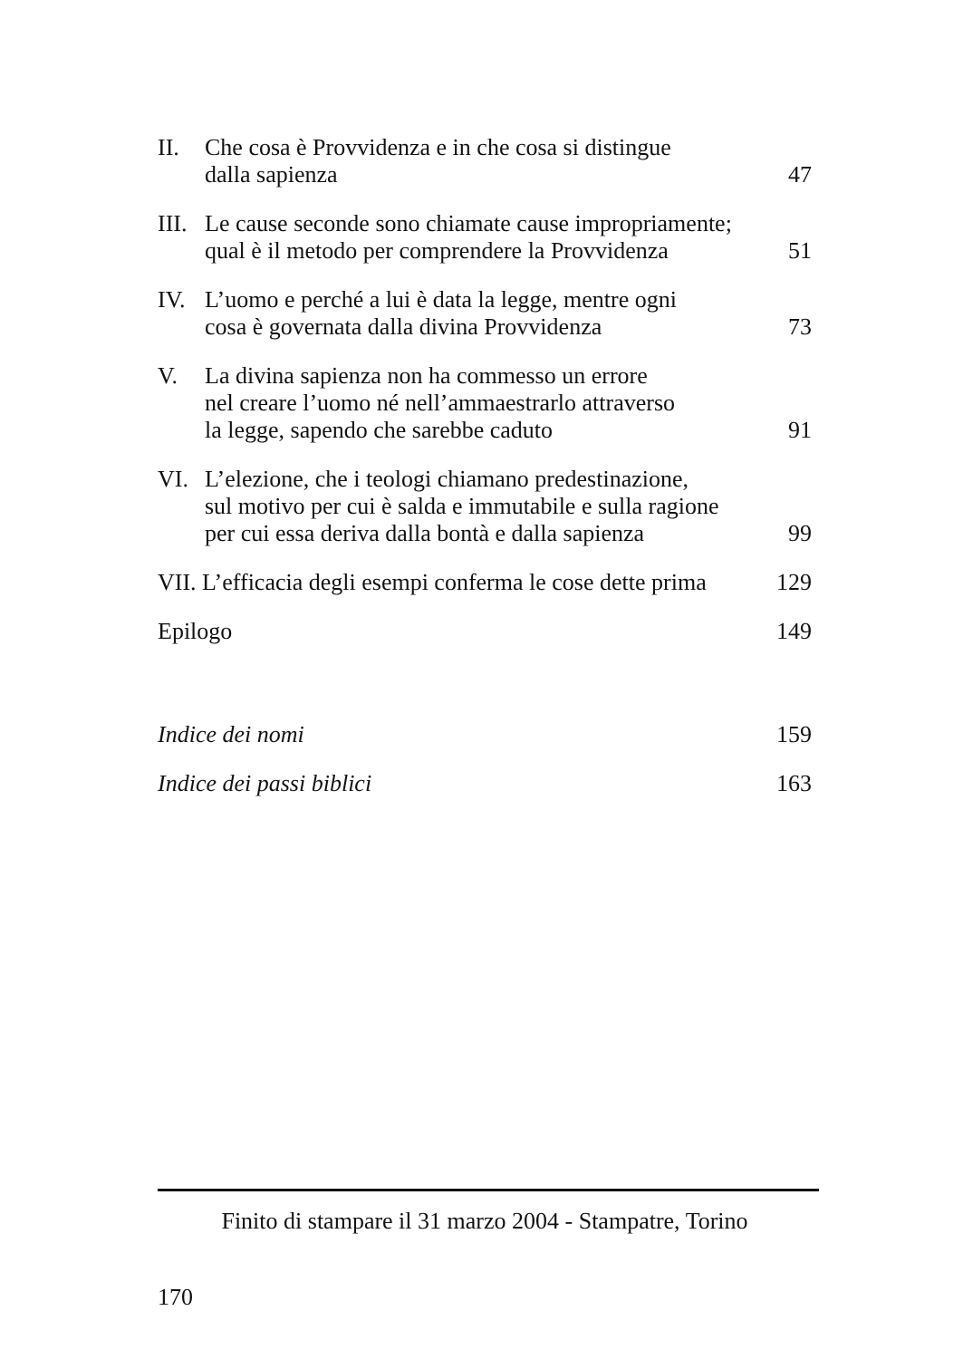| II. | Che cosa è Provvidenza e in che cosa si distingue dalla sapienza | 47 |
| III. | Le cause seconde sono chiamate cause impropriamente; qual è il metodo per comprendere la Provvidenza | 51 |
| IV. | L’uomo e perché a lui è data la legge, mentre ogni cosa è governata dalla divina Provvidenza | 73 |
| V. | La divina sapienza non ha commesso un errore nel creare l’uomo né nell’ammaestrarlo attraverso la legge, sapendo che sarebbe caduto | 91 |
| VI. | L’elezione, che i teologi chiamano predestinazione, sul motivo per cui è salda e immutabile e sulla ragione per cui essa deriva dalla bontà e dalla sapienza | 99 |
| VII. L’efficacia degli esempi conferma le cose dette prima | | 129 |
| Epilogo | | 149 |
| Indice dei nomi | | 159 |
| Indice dei passi biblici | | 163 |
Finito di stampare il 31 marzo 2004 - Stampatre, Torino
170